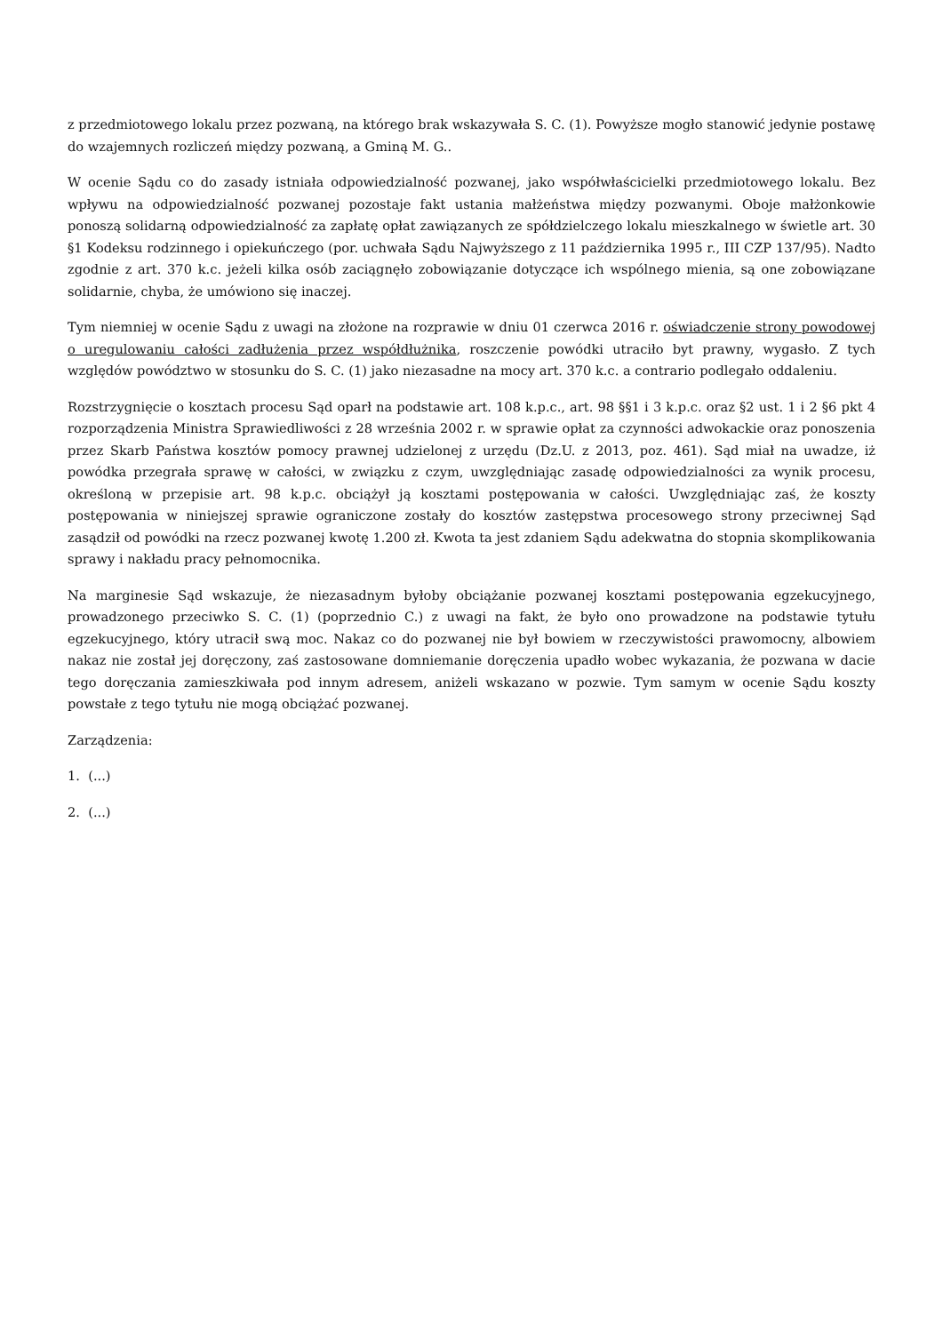z przedmiotowego lokalu przez pozwaną, na którego brak wskazywała S. C. (1). Powyższe mogło stanowić jedynie postawę do wzajemnych rozliczeń między pozwaną, a Gminą M. G..
W ocenie Sądu co do zasady istniała odpowiedzialność pozwanej, jako współwłaścicielki przedmiotowego lokalu. Bez wpływu na odpowiedzialność pozwanej pozostaje fakt ustania małżeństwa między pozwanymi. Oboje małżonkowie ponoszą solidarną odpowiedzialność za zapłatę opłat zawiązanych ze spółdzielczego lokalu mieszkalnego w świetle art. 30 §1 Kodeksu rodzinnego i opiekuńczego (por. uchwała Sądu Najwyższego z 11 października 1995 r., III CZP 137/95). Nadto zgodnie z art. 370 k.c. jeżeli kilka osób zaciągnęło zobowiązanie dotyczące ich wspólnego mienia, są one zobowiązane solidarnie, chyba, że umówiono się inaczej.
Tym niemniej w ocenie Sądu z uwagi na złożone na rozprawie w dniu 01 czerwca 2016 r. oświadczenie strony powodowej o uregulowaniu całości zadłużenia przez współdłużnika, roszczenie powódki utraciło byt prawny, wygasło. Z tych względów powództwo w stosunku do S. C. (1) jako niezasadne na mocy art. 370 k.c. a contrario podlegało oddaleniu.
Rozstrzygnięcie o kosztach procesu Sąd oparł na podstawie art. 108 k.p.c., art. 98 §§1 i 3 k.p.c. oraz §2 ust. 1 i 2 §6 pkt 4 rozporządzenia Ministra Sprawiedliwości z 28 września 2002 r. w sprawie opłat za czynności adwokackie oraz ponoszenia przez Skarb Państwa kosztów pomocy prawnej udzielonej z urzędu (Dz.U. z 2013, poz. 461). Sąd miał na uwadze, iż powódka przegrała sprawę w całości, w związku z czym, uwzględniając zasadę odpowiedzialności za wynik procesu, określoną w przepisie art. 98 k.p.c. obciążył ją kosztami postępowania w całości. Uwzględniając zaś, że koszty postępowania w niniejszej sprawie ograniczone zostały do kosztów zastępstwa procesowego strony przeciwnej Sąd zasądził od powódki na rzecz pozwanej kwotę 1.200 zł. Kwota ta jest zdaniem Sądu adekwatna do stopnia skomplikowania sprawy i nakładu pracy pełnomocnika.
Na marginesie Sąd wskazuje, że niezasadnym byłoby obciążanie pozwanej kosztami postępowania egzekucyjnego, prowadzonego przeciwko S. C. (1) (poprzednio C.) z uwagi na fakt, że było ono prowadzone na podstawie tytułu egzekucyjnego, który utracił swą moc. Nakaz co do pozwanej nie był bowiem w rzeczywistości prawomocny, albowiem nakaz nie został jej doręczony, zaś zastosowane domniemanie doręczenia upadło wobec wykazania, że pozwana w dacie tego doręczania zamieszkiwała pod innym adresem, aniżeli wskazano w pozwie. Tym samym w ocenie Sądu koszty powstałe z tego tytułu nie mogą obciążać pozwanej.
Zarządzenia:
1. (...)
2. (...)